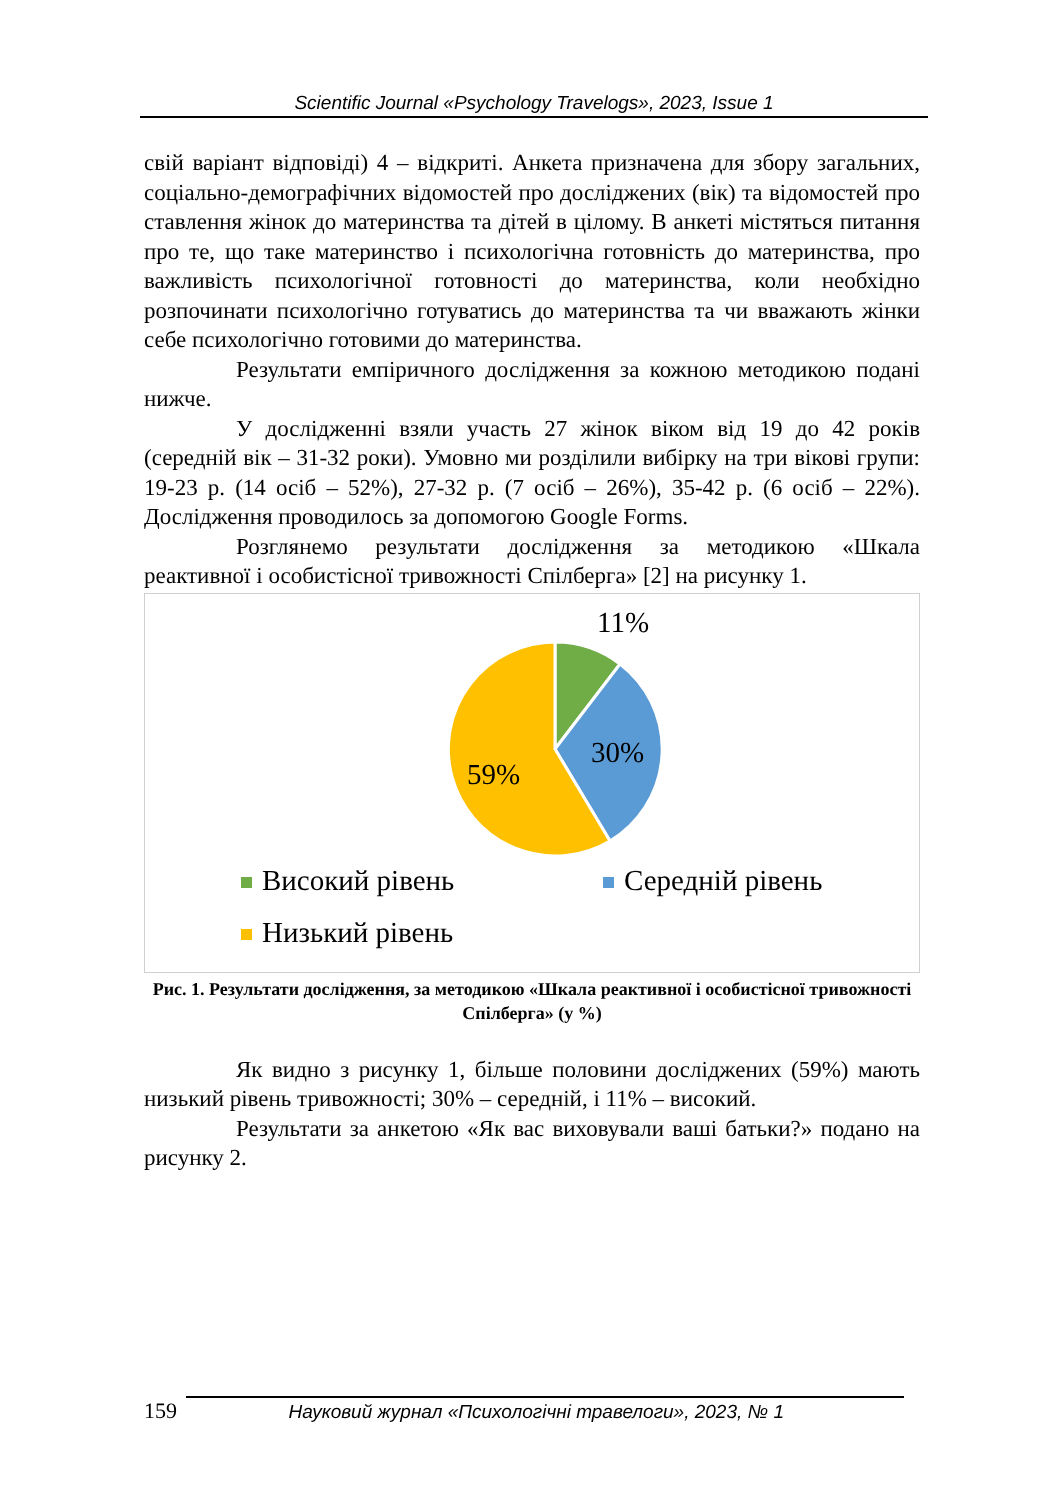Scientific Journal «Psychology Travelogs», 2023, Issue 1
свій варіант відповіді) 4 – відкриті. Анкета призначена для збору загальних, соціально-демографічних відомостей про досліджених (вік) та відомостей про ставлення жінок до материнства та дітей в цілому. В анкеті містяться питання про те, що таке материнство і психологічна готовність до материнства, про важливість психологічної готовності до материнства, коли необхідно розпочинати психологічно готуватись до материнства та чи вважають жінки себе психологічно готовими до материнства.
Результати емпіричного дослідження за кожною методикою подані нижче.
У дослідженні взяли участь 27 жінок віком від 19 до 42 років (середній вік – 31-32 роки). Умовно ми розділили вибірку на три вікові групи: 19-23 р. (14 осіб – 52%), 27-32 р. (7 осіб – 26%), 35-42 р. (6 осіб – 22%). Дослідження проводилось за допомогою Google Forms.
Розглянемо результати дослідження за методикою «Шкала реактивної і особистісної тривожності Спілберга» [2] на рисунку 1.
11%
30%
59%
Високий рівень Середній рівень
Низький рівень
Рис. 1. Результати дослідження, за методикою «Шкала реактивної і особистісної тривожності Спілберга» (у %)
Як видно з рисунку 1, більше половини досліджених (59%) мають низький рівень тривожності; 30% – середній, і 11% – високий.
Результати за анкетою «Як вас виховували ваші батьки?» подано на рисунку 2.
159 Науковий журнал «Психологічні травелоги», 2023, № 1